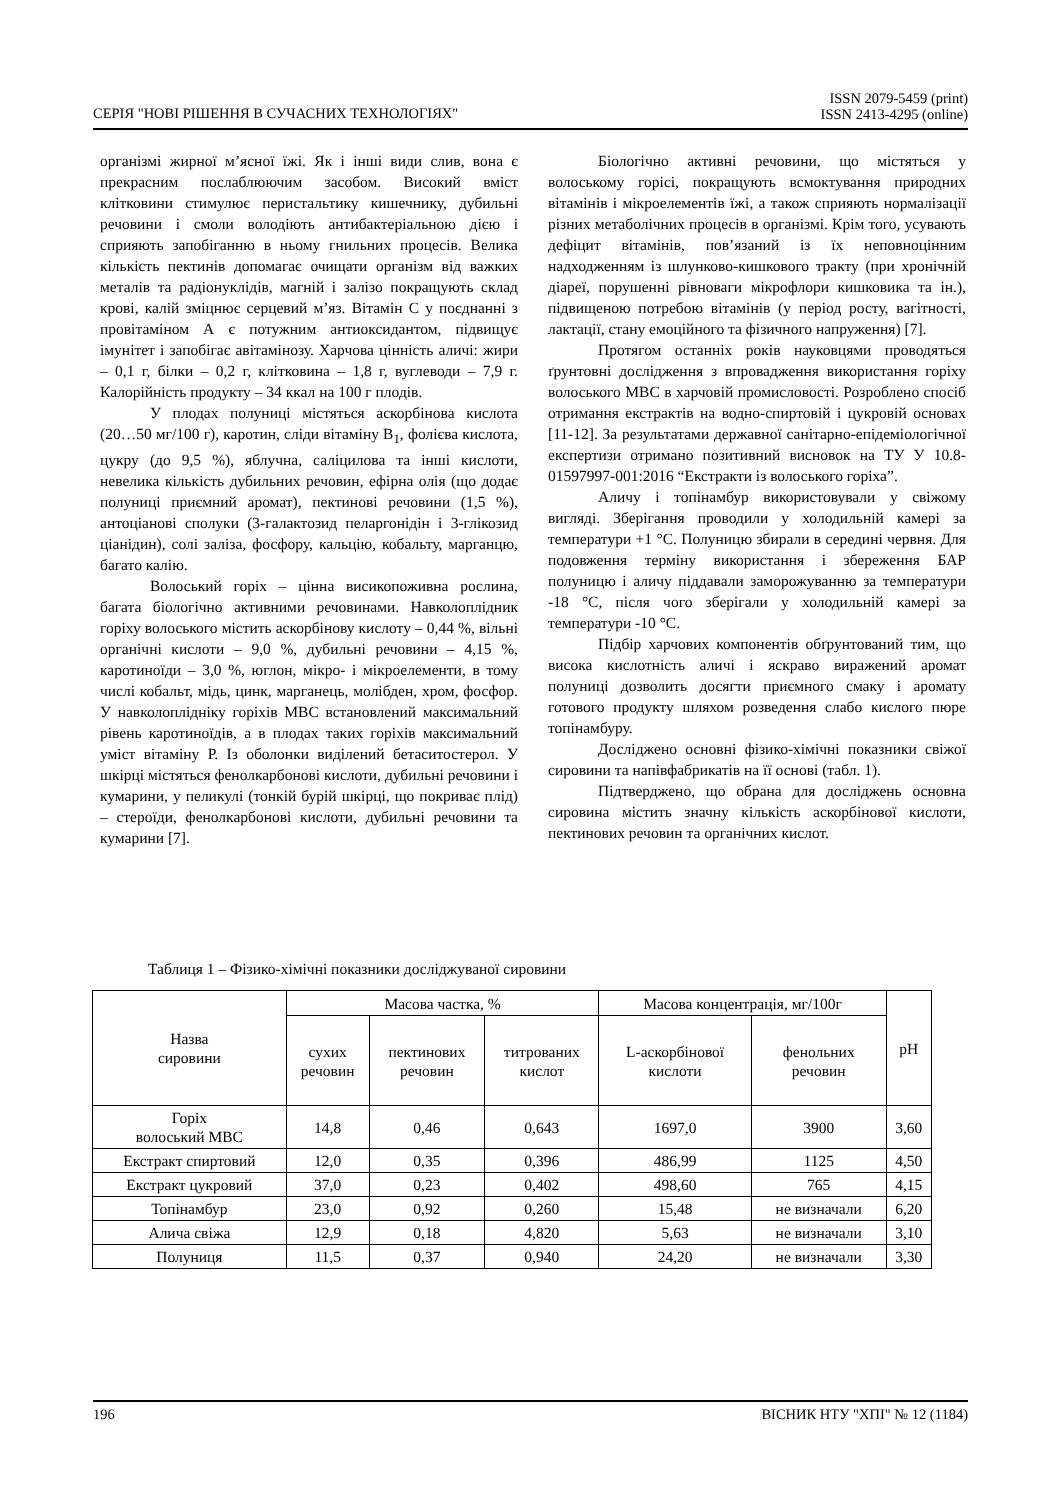СЕРІЯ "НОВІ РІШЕННЯ В СУЧАСНИХ ТЕХНОЛОГІЯХ"
ISSN 2079-5459 (print)
ISSN 2413-4295 (online)
організмі жирної м’ясної їжі. Як і інші види слив, вона є прекрасним послаблюючим засобом. Високий вміст клітковини стимулює перистальтику кишечнику, дубильні речовини і смоли володіють антибактеріальною дією і сприяють запобіганню в ньому гнильних процесів. Велика кількість пектинів допомагає очищати організм від важких металів та радіонуклідів, магній і залізо покращують склад крові, калій зміцнює серцевий м’яз. Вітамін С у поєднанні з провітаміном А є потужним антиоксидантом, підвищує імунітет і запобігає авітамінозу. Харчова цінність аличі: жири – 0,1 г, білки – 0,2 г, клітковина – 1,8 г, вуглеводи – 7,9 г. Калорійність продукту – 34 ккал на 100 г плодів.
У плодах полуниці містяться аскорбінова кислота (20…50 мг/100 г), каротин, сліди вітаміну В<sub>1</sub>, фолієва кислота, цукру (до 9,5 %), яблучна, саліцилова та інші кислоти, невелика кількість дубильних речовин, ефірна олія (що додає полуниці приємний аромат), пектинові речовини (1,5 %), антоціанові сполуки (3-галактозид пеларгонідін і 3-глікозид ціанідин), солі заліза, фосфору, кальцію, кобальту, марганцю, багато калію.
Волоський горіх – цінна висикопоживна рослина, багата біологічно активними речовинами. Навколоплідник горіху волоського містить аскорбінову кислоту – 0,44 %, вільні органічні кислоти – 9,0 %, дубильні речовини – 4,15 %, каротиноїди – 3,0 %, юглон, мікро- і мікроелементи, в тому числі кобальт, мідь, цинк, марганець, молібден, хром, фосфор. У навколоплідніку горіхів МВС встановлений максимальний рівень каротиноїдів, а в плодах таких горіхів максимальний уміст вітаміну Р. Із оболонки виділений бетаситостерол. У шкірці містяться фенолкарбонові кислоти, дубильні речовини і кумарини, у пеликулі (тонкій бурій шкірці, що покриває плід) – стероїди, фенолкарбонові кислоти, дубильні речовини та кумарини [7].
Біологічно активні речовини, що містяться у волоському горісі, покращують всмоктування природних вітамінів і мікроелементів їжі, а також сприяють нормалізації різних метаболічних процесів в організмі. Крім того, усувають дефіцит вітамінів, пов’язаний із їх неповноцінним надходженням із шлунково-кишкового тракту (при хронічній діареї, порушенні рівноваги мікрофлори кишковика та ін.), підвищеною потребою вітамінів (у період росту, вагітності, лактації, стану емоційного та фізичного напруження) [7].
Протягом останніх років науковцями проводяться ґрунтовні дослідження з впровадження використання горіху волоського МВС в харчовій промисловості. Розроблено спосіб отримання екстрактів на водно-спиртовій і цукровій основах [11-12]. За результатами державної санітарно-епідеміологічної експертизи отримано позитивний висновок на ТУ У 10.8-01597997-001:2016 “Екстракти із волоського горіха”.
Аличу і топінамбур використовували у свіжому вигляді. Зберігання проводили у холодильній камері за температури +1 °С. Полуницю збирали в середині червня. Для подовження терміну використання і збереження БАР полуницю і аличу піддавали заморожуванню за температури -18 °С, після чого зберігали у холодильній камері за температури -10 °С.
Підбір харчових компонентів обґрунтований тим, що висока кислотність аличі і яскраво виражений аромат полуниці дозволить досягти приємного смаку і аромату готового продукту шляхом розведення слабо кислого пюре топінамбуру.
Досліджено основні фізико-хімічні показники свіжої сировини та напівфабрикатів на її основі (табл. 1).
Підтверджено, що обрана для досліджень основна сировина містить значну кількість аскорбінової кислоти, пектинових речовин та органічних кислот.
Таблиця 1 – Фізико-хімічні показники досліджуваної сировини
| Назва сировини | Масова частка, % | | | Масова концентрація, мг/100г | | pH |
| --- | --- | --- | --- | --- | --- | --- |
| | сухих речовин | пектинових речовин | титрованих кислот | L-аскорбінової кислоти | фенольних речовин | |
| Горіх волоський МВС | 14,8 | 0,46 | 0,643 | 1697,0 | 3900 | 3,60 |
| Екстракт спиртовий | 12,0 | 0,35 | 0,396 | 486,99 | 1125 | 4,50 |
| Екстракт цукровий | 37,0 | 0,23 | 0,402 | 498,60 | 765 | 4,15 |
| Топінамбур | 23,0 | 0,92 | 0,260 | 15,48 | не визначали | 6,20 |
| Алича свіжа | 12,9 | 0,18 | 4,820 | 5,63 | не визначали | 3,10 |
| Полуниця | 11,5 | 0,37 | 0,940 | 24,20 | не визначали | 3,30 |
196 ВІСНИК НТУ "ХПІ" № 12 (1184)